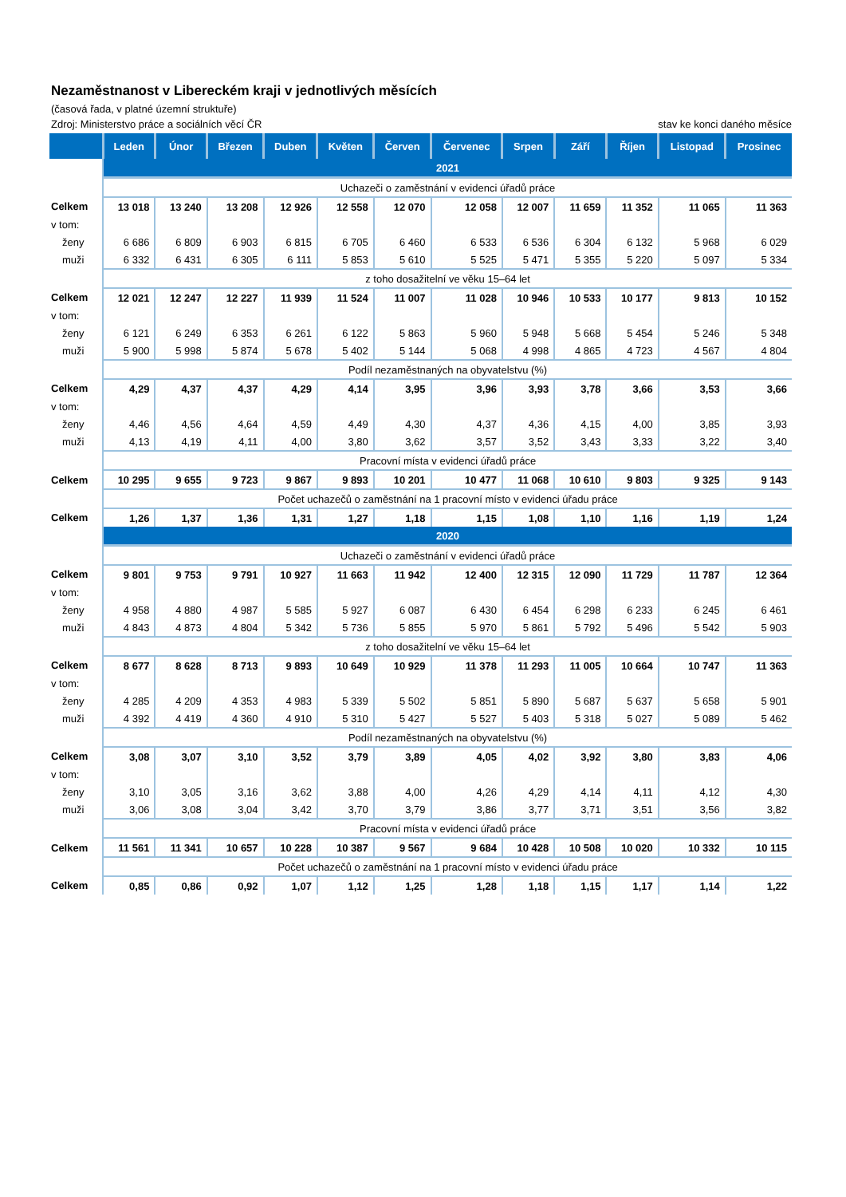Nezaměstnanost v Libereckém kraji v jednotlivých měsících
(časová řada, v platné územní struktuře)
Zdroj: Ministerstvo práce a sociálních věcí ČR stav ke konci daného měsíce
| | Leden | Únor | Březen | Duben | Květen | Červen | Červenec | Srpen | Září | Říjen | Listopad | Prosinec |
| --- | --- | --- | --- | --- | --- | --- | --- | --- | --- | --- | --- | --- |
| | 2021 | | | | | | | | | | | |
| | Uchazeči o zaměstnání v evidenci úřadů práce | | | | | | | | | | | |
| Celkem | 13 018 | 13 240 | 13 208 | 12 926 | 12 558 | 12 070 | 12 058 | 12 007 | 11 659 | 11 352 | 11 065 | 11 363 |
| v tom: | | | | | | | | | | | | |
| ženy | 6 686 | 6 809 | 6 903 | 6 815 | 6 705 | 6 460 | 6 533 | 6 536 | 6 304 | 6 132 | 5 968 | 6 029 |
| muži | 6 332 | 6 431 | 6 305 | 6 111 | 5 853 | 5 610 | 5 525 | 5 471 | 5 355 | 5 220 | 5 097 | 5 334 |
| | z toho dosažitelní ve věku 15–64 let | | | | | | | | | | | |
| Celkem | 12 021 | 12 247 | 12 227 | 11 939 | 11 524 | 11 007 | 11 028 | 10 946 | 10 533 | 10 177 | 9 813 | 10 152 |
| v tom: | | | | | | | | | | | | |
| ženy | 6 121 | 6 249 | 6 353 | 6 261 | 6 122 | 5 863 | 5 960 | 5 948 | 5 668 | 5 454 | 5 246 | 5 348 |
| muži | 5 900 | 5 998 | 5 874 | 5 678 | 5 402 | 5 144 | 5 068 | 4 998 | 4 865 | 4 723 | 4 567 | 4 804 |
| | Podíl nezaměstnaných na obyvatelstvu (%) | | | | | | | | | | | |
| Celkem | 4,29 | 4,37 | 4,37 | 4,29 | 4,14 | 3,95 | 3,96 | 3,93 | 3,78 | 3,66 | 3,53 | 3,66 |
| v tom: | | | | | | | | | | | | |
| ženy | 4,46 | 4,56 | 4,64 | 4,59 | 4,49 | 4,30 | 4,37 | 4,36 | 4,15 | 4,00 | 3,85 | 3,93 |
| muži | 4,13 | 4,19 | 4,11 | 4,00 | 3,80 | 3,62 | 3,57 | 3,52 | 3,43 | 3,33 | 3,22 | 3,40 |
| | Pracovní místa v evidenci úřadů práce | | | | | | | | | | | |
| Celkem | 10 295 | 9 655 | 9 723 | 9 867 | 9 893 | 10 201 | 10 477 | 11 068 | 10 610 | 9 803 | 9 325 | 9 143 |
| | Počet uchazečů o zaměstnání na 1 pracovní místo v evidenci úřadu práce | | | | | | | | | | | |
| Celkem | 1,26 | 1,37 | 1,36 | 1,31 | 1,27 | 1,18 | 1,15 | 1,08 | 1,10 | 1,16 | 1,19 | 1,24 |
| | 2020 | | | | | | | | | | | |
| | Uchazeči o zaměstnání v evidenci úřadů práce | | | | | | | | | | | |
| Celkem | 9 801 | 9 753 | 9 791 | 10 927 | 11 663 | 11 942 | 12 400 | 12 315 | 12 090 | 11 729 | 11 787 | 12 364 |
| v tom: | | | | | | | | | | | | |
| ženy | 4 958 | 4 880 | 4 987 | 5 585 | 5 927 | 6 087 | 6 430 | 6 454 | 6 298 | 6 233 | 6 245 | 6 461 |
| muži | 4 843 | 4 873 | 4 804 | 5 342 | 5 736 | 5 855 | 5 970 | 5 861 | 5 792 | 5 496 | 5 542 | 5 903 |
| | z toho dosažitelní ve věku 15–64 let | | | | | | | | | | | |
| Celkem | 8 677 | 8 628 | 8 713 | 9 893 | 10 649 | 10 929 | 11 378 | 11 293 | 11 005 | 10 664 | 10 747 | 11 363 |
| v tom: | | | | | | | | | | | | |
| ženy | 4 285 | 4 209 | 4 353 | 4 983 | 5 339 | 5 502 | 5 851 | 5 890 | 5 687 | 5 637 | 5 658 | 5 901 |
| muži | 4 392 | 4 419 | 4 360 | 4 910 | 5 310 | 5 427 | 5 527 | 5 403 | 5 318 | 5 027 | 5 089 | 5 462 |
| | Podíl nezaměstnaných na obyvatelstvu (%) | | | | | | | | | | | |
| Celkem | 3,08 | 3,07 | 3,10 | 3,52 | 3,79 | 3,89 | 4,05 | 4,02 | 3,92 | 3,80 | 3,83 | 4,06 |
| v tom: | | | | | | | | | | | | |
| ženy | 3,10 | 3,05 | 3,16 | 3,62 | 3,88 | 4,00 | 4,26 | 4,29 | 4,14 | 4,11 | 4,12 | 4,30 |
| muži | 3,06 | 3,08 | 3,04 | 3,42 | 3,70 | 3,79 | 3,86 | 3,77 | 3,71 | 3,51 | 3,56 | 3,82 |
| | Pracovní místa v evidenci úřadů práce | | | | | | | | | | | |
| Celkem | 11 561 | 11 341 | 10 657 | 10 228 | 10 387 | 9 567 | 9 684 | 10 428 | 10 508 | 10 020 | 10 332 | 10 115 |
| | Počet uchazečů o zaměstnání na 1 pracovní místo v evidenci úřadu práce | | | | | | | | | | | |
| Celkem | 0,85 | 0,86 | 0,92 | 1,07 | 1,12 | 1,25 | 1,28 | 1,18 | 1,15 | 1,17 | 1,14 | 1,22 |